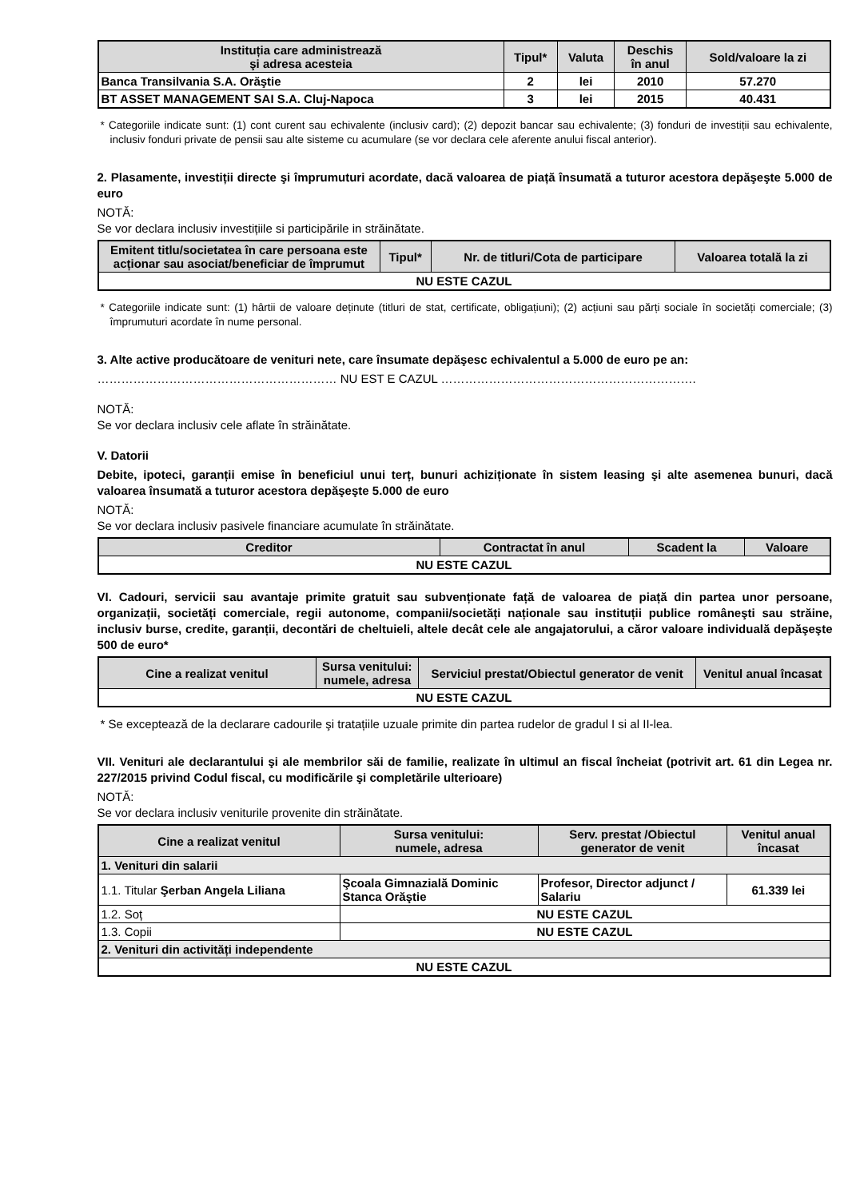| Instituția care administrează şi adresa acesteia | Tipul* | Valuta | Deschis în anul | Sold/valoare la zi |
| --- | --- | --- | --- | --- |
| Banca Transilvania S.A. Orăştie | 2 | lei | 2010 | 57.270 |
| BT ASSET MANAGEMENT SAI S.A. Cluj-Napoca | 3 | lei | 2015 | 40.431 |
* Categoriile indicate sunt: (1) cont curent sau echivalente (inclusiv card); (2) depozit bancar sau echivalente; (3) fonduri de investiții sau echivalente, inclusiv fonduri private de pensii sau alte sisteme cu acumulare (se vor declara cele aferente anului fiscal anterior).
2. Plasamente, investiții directe şi împrumuturi acordate, dacă valoarea de piață însumată a tuturor acestora depăşeşte 5.000 de euro
NOTĂ:
Se vor declara inclusiv investițiile si participările in străinătate.
| Emitent titlu/societatea în care persoana este acționar sau asociat/beneficiar de împrumut | Tipul* | Nr. de titluri/Cota de participare | Valoarea totală la zi |
| --- | --- | --- | --- |
| NU ESTE CAZUL | | | |
* Categoriile indicate sunt: (1) hârtii de valoare deținute (titluri de stat, certificate, obligațiuni); (2) acțiuni sau părți sociale în societăți comerciale; (3) împrumuturi acordate în nume personal.
3. Alte active producătoare de venituri nete, care însumate depăşesc echivalentul a 5.000 de euro pe an:
…………………………………………………… NU EST E CAZUL ……………………………………………………….
NOTĂ:
Se vor declara inclusiv cele aflate în străinătate.
V. Datorii
Debite, ipoteci, garanții emise în beneficiul unui terț, bunuri achiziționate în sistem leasing şi alte asemenea bunuri, dacă valoarea însumată a tuturor acestora depăşeşte 5.000 de euro
NOTĂ:
Se vor declara inclusiv pasivele financiare acumulate în străinătate.
| Creditor | Contractat în anul | Scadent la | Valoare |
| --- | --- | --- | --- |
| NU ESTE CAZUL | | | |
VI. Cadouri, servicii sau avantaje primite gratuit sau subvenționate față de valoarea de piață din partea unor persoane, organizații, societăți comerciale, regii autonome, companii/societăți naționale sau instituții publice româneşti sau străine, inclusiv burse, credite, garanții, decontări de cheltuieli, altele decât cele ale angajatorului, a căror valoare individuală depăşeşte 500 de euro*
| Cine a realizat venitul | Sursa venitului: numele, adresa | Serviciul prestat/Obiectul generator de venit | Venitul anual încasat |
| --- | --- | --- | --- |
| NU ESTE CAZUL | | | |
* Se exceptează de la declarare cadourile şi tratațiile uzuale primite din partea rudelor de gradul I si al II-lea.
VII. Venituri ale declarantului şi ale membrilor săi de familie, realizate în ultimul an fiscal încheiat (potrivit art. 61 din Legea nr. 227/2015 privind Codul fiscal, cu modificările şi completările ulterioare)
NOTĂ:
Se vor declara inclusiv veniturile provenite din străinătate.
| Cine a realizat venitul | Sursa venitului: numele, adresa | Serv. prestat /Obiectul generator de venit | Venitul anual încasat |
| --- | --- | --- | --- |
| 1. Venituri din salarii | | | |
| 1.1. Titular Şerban Angela Liliana | Şcoala Gimnazială Dominic Stanca Orăştie | Profesor, Director adjunct / Salariu | 61.339 lei |
| 1.2. Soț | NU ESTE CAZUL | | |
| 1.3. Copii | NU ESTE CAZUL | | |
| 2. Venituri din activități independente | | | |
| NU ESTE CAZUL | | | |